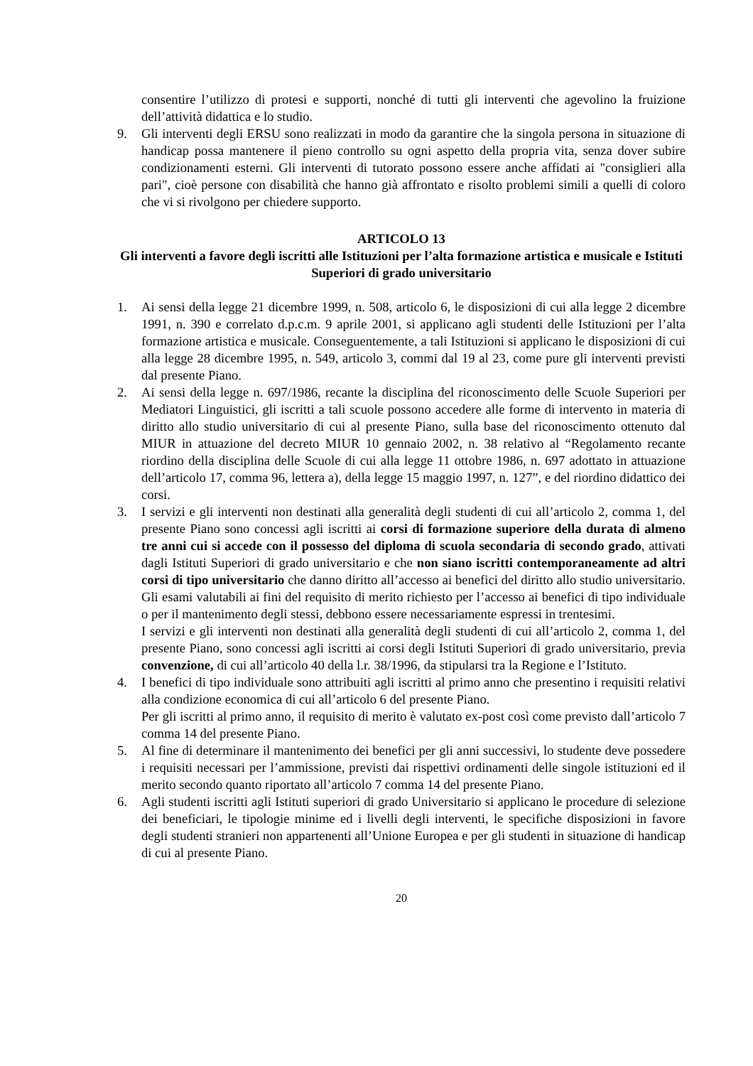consentire l’utilizzo di protesi e supporti, nonché di tutti gli interventi che agevolino la fruizione dell’attività didattica e lo studio.
9. Gli interventi degli ERSU sono realizzati in modo da garantire che la singola persona in situazione di handicap possa mantenere il pieno controllo su ogni aspetto della propria vita, senza dover subire condizionamenti esterni. Gli interventi di tutorato possono essere anche affidati ai "consiglieri alla pari", cioè persone con disabilità che hanno già affrontato e risolto problemi simili a quelli di coloro che vi si rivolgono per chiedere supporto.
ARTICOLO 13
Gli interventi a favore degli iscritti alle Istituzioni per l’alta formazione artistica e musicale e Istituti Superiori di grado universitario
1. Ai sensi della legge 21 dicembre 1999, n. 508, articolo 6, le disposizioni di cui alla legge 2 dicembre 1991, n. 390 e correlato d.p.c.m. 9 aprile 2001, si applicano agli studenti delle Istituzioni per l’alta formazione artistica e musicale. Conseguentemente, a tali Istituzioni si applicano le disposizioni di cui alla legge 28 dicembre 1995, n. 549, articolo 3, commi dal 19 al 23, come pure gli interventi previsti dal presente Piano.
2. Ai sensi della legge n. 697/1986, recante la disciplina del riconoscimento delle Scuole Superiori per Mediatori Linguistici, gli iscritti a tali scuole possono accedere alle forme di intervento in materia di diritto allo studio universitario di cui al presente Piano, sulla base del riconoscimento ottenuto dal MIUR in attuazione del decreto MIUR 10 gennaio 2002, n. 38 relativo al “Regolamento recante riordino della disciplina delle Scuole di cui alla legge 11 ottobre 1986, n. 697 adottato in attuazione dell’articolo 17, comma 96, lettera a), della legge 15 maggio 1997, n. 127”, e del riordino didattico dei corsi.
3. I servizi e gli interventi non destinati alla generalità degli studenti di cui all’articolo 2, comma 1, del presente Piano sono concessi agli iscritti ai corsi di formazione superiore della durata di almeno tre anni cui si accede con il possesso del diploma di scuola secondaria di secondo grado, attivati dagli Istituti Superiori di grado universitario e che non siano iscritti contemporaneamente ad altri corsi di tipo universitario che danno diritto all’accesso ai benefici del diritto allo studio universitario. Gli esami valutabili ai fini del requisito di merito richiesto per l’accesso ai benefici di tipo individuale o per il mantenimento degli stessi, debbono essere necessariamente espressi in trentesimi.
I servizi e gli interventi non destinati alla generalità degli studenti di cui all’articolo 2, comma 1, del presente Piano, sono concessi agli iscritti ai corsi degli Istituti Superiori di grado universitario, previa convenzione, di cui all’articolo 40 della l.r. 38/1996, da stipularsi tra la Regione e l’Istituto.
4. I benefici di tipo individuale sono attribuiti agli iscritti al primo anno che presentino i requisiti relativi alla condizione economica di cui all’articolo 6 del presente Piano.
Per gli iscritti al primo anno, il requisito di merito è valutato ex-post così come previsto dall’articolo 7 comma 14 del presente Piano.
5. Al fine di determinare il mantenimento dei benefici per gli anni successivi, lo studente deve possedere i requisiti necessari per l’ammissione, previsti dai rispettivi ordinamenti delle singole istituzioni ed il merito secondo quanto riportato all’articolo 7 comma 14 del presente Piano.
6. Agli studenti iscritti agli Istituti superiori di grado Universitario si applicano le procedure di selezione dei beneficiari, le tipologie minime ed i livelli degli interventi, le specifiche disposizioni in favore degli studenti stranieri non appartenenti all’Unione Europea e per gli studenti in situazione di handicap di cui al presente Piano.
20